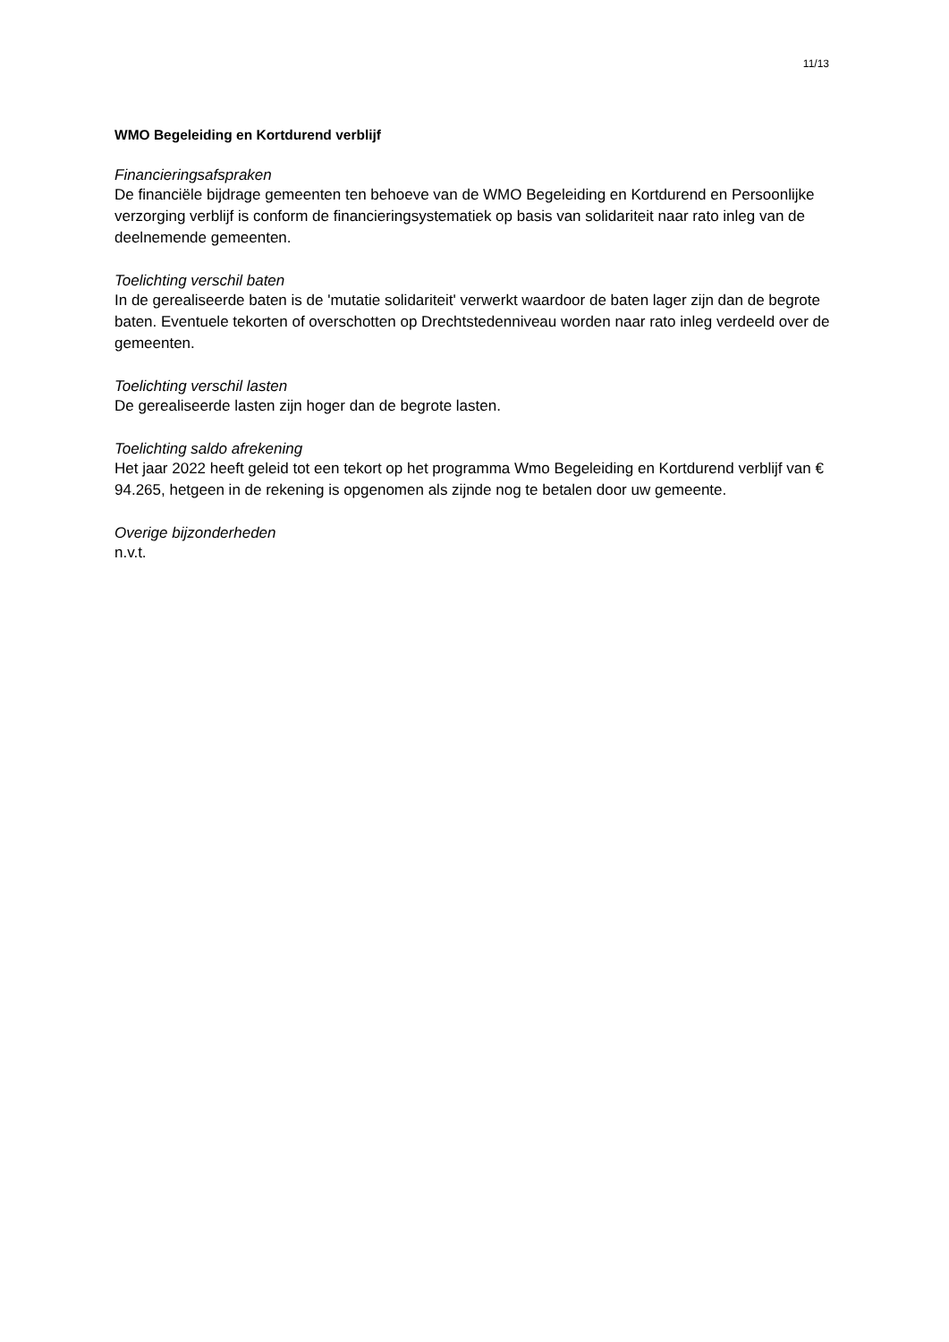11/13
WMO Begeleiding en Kortdurend verblijf
Financieringsafspraken
De financiële bijdrage gemeenten ten behoeve van de WMO Begeleiding en Kortdurend en Persoonlijke verzorging verblijf is conform de financieringsystematiek op basis van solidariteit naar rato inleg van de deelnemende gemeenten.
Toelichting verschil baten
In de gerealiseerde baten is de 'mutatie solidariteit' verwerkt waardoor de baten lager zijn dan de begrote baten. Eventuele tekorten of overschotten op Drechtstedenniveau worden naar rato inleg verdeeld over de gemeenten.
Toelichting verschil lasten
De gerealiseerde lasten zijn hoger dan de begrote lasten.
Toelichting saldo afrekening
Het jaar 2022 heeft geleid tot een tekort op het programma Wmo Begeleiding en Kortdurend verblijf van € 94.265, hetgeen in de rekening is opgenomen als zijnde nog te betalen door uw gemeente.
Overige bijzonderheden
n.v.t.